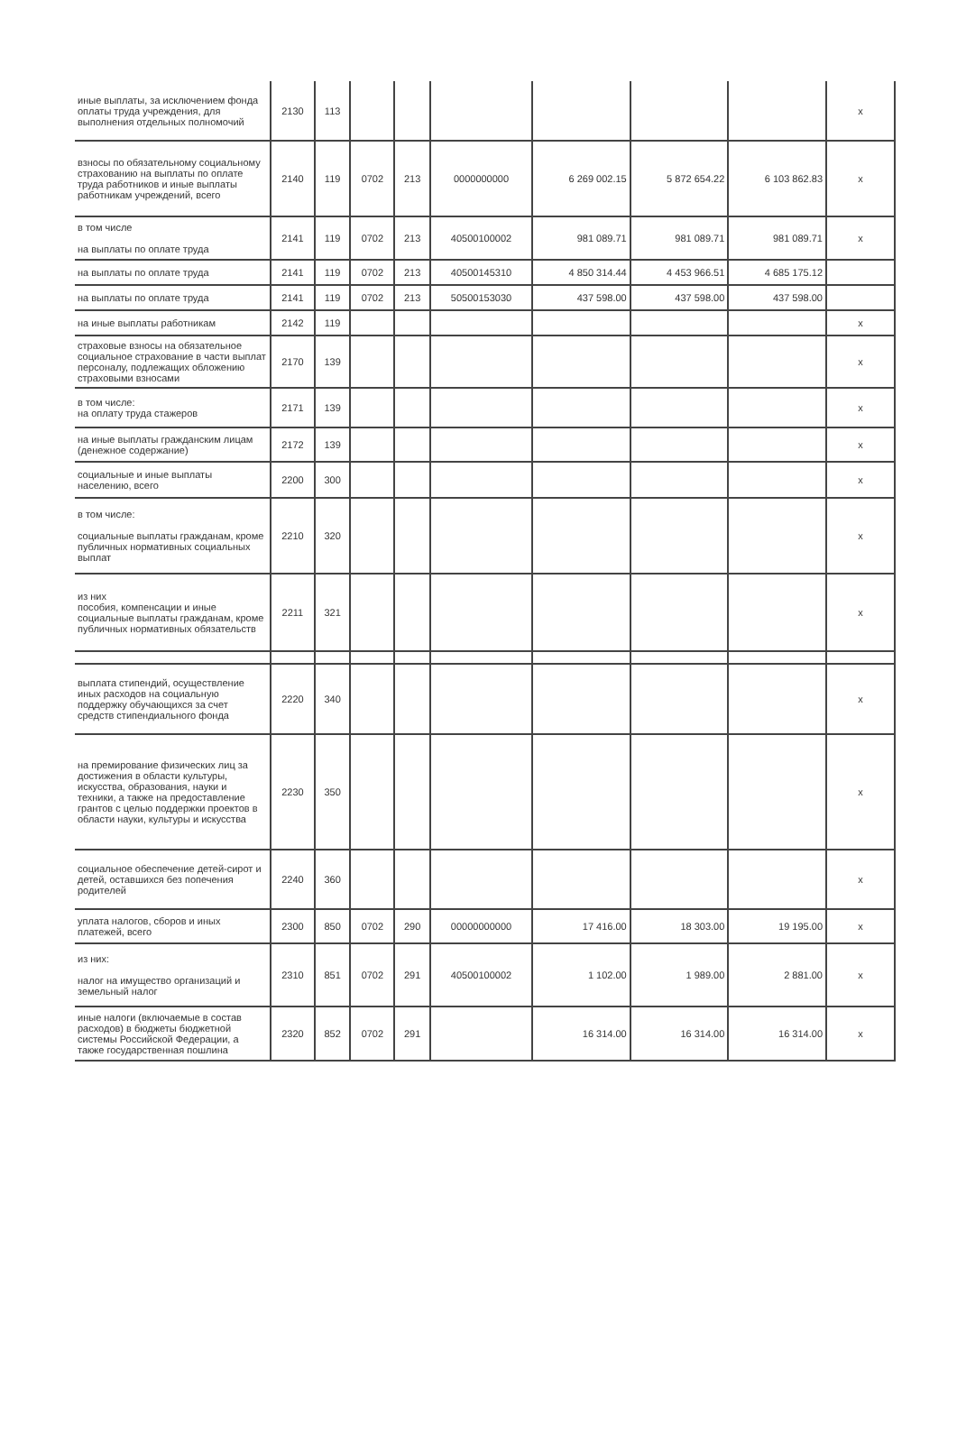| иные выплаты, за исключением фонда оплаты труда учреждения, для выполнения отдельных полномочий | 2130 | 113 | | | | | | | х |
| взносы по обязательному социальному страхованию на выплаты по оплате труда работников и иные выплаты работникам учреждений, всего | 2140 | 119 | 0702 | 213 | 0000000000 | 6 269 002.15 | 5 872 654.22 | 6 103 862.83 | х |
| в том числе на выплаты по оплате труда | 2141 | 119 | 0702 | 213 | 40500100002 | 981 089.71 | 981 089.71 | 981 089.71 | х |
| на выплаты по оплате труда | 2141 | 119 | 0702 | 213 | 40500145310 | 4 850 314.44 | 4 453 966.51 | 4 685 175.12 | |
| на выплаты по оплате труда | 2141 | 119 | 0702 | 213 | 50500153030 | 437 598.00 | 437 598.00 | 437 598.00 | |
| на иные выплаты работникам | 2142 | 119 | | | | | | | х |
| страховые взносы на обязательное социальное страхование в части выплат персоналу, подлежащих обложению страховыми взносами | 2170 | 139 | | | | | | | х |
| в том числе: на оплату труда стажеров | 2171 | 139 | | | | | | | х |
| на иные выплаты гражданским лицам (денежное содержание) | 2172 | 139 | | | | | | | х |
| социальные и иные выплаты населению, всего | 2200 | 300 | | | | | | | х |
| в том числе: социальные выплаты гражданам, кроме публичных нормативных социальных выплат | 2210 | 320 | | | | | | | х |
| из них пособия, компенсации и иные социальные выплаты гражданам, кроме публичных нормативных обязательств | 2211 | 321 | | | | | | | х |
| выплата стипендий, осуществление иных расходов на социальную поддержку обучающихся за счет средств стипендиального фонда | 2220 | 340 | | | | | | | х |
| на премирование физических лиц за достижения в области культуры, искусства, образования, науки и техники, а также на предоставление грантов с целью поддержки проектов в области науки, культуры и искусства | 2230 | 350 | | | | | | | х |
| социальное обеспечение детей-сирот и детей, оставшихся без попечения родителей | 2240 | 360 | | | | | | | х |
| уплата налогов, сборов и иных платежей, всего | 2300 | 850 | 0702 | 290 | 00000000000 | 17 416.00 | 18 303.00 | 19 195.00 | х |
| из них: налог на имущество организаций и земельный налог | 2310 | 851 | 0702 | 291 | 40500100002 | 1 102.00 | 1 989.00 | 2 881.00 | х |
| иные налоги (включаемые в состав расходов) в бюджеты бюджетной системы Российской Федерации, а также государственная пошлина | 2320 | 852 | 0702 | 291 | | 16 314.00 | 16 314.00 | 16 314.00 | х |